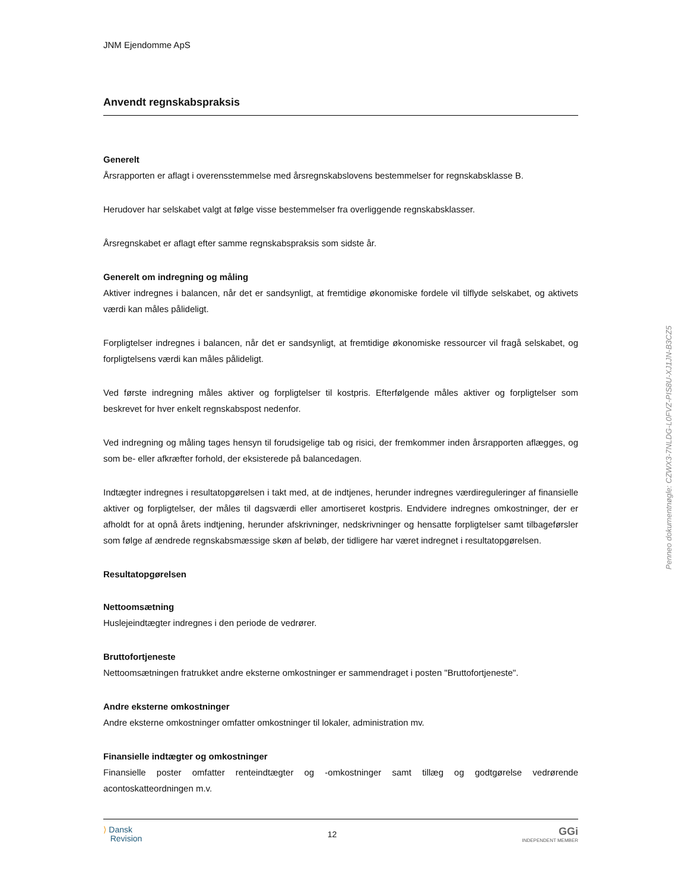JNM Ejendomme ApS
Anvendt regnskabspraksis
Generelt
Årsrapporten er aflagt i overensstemmelse med årsregnskabslovens bestemmelser for regnskabsklasse B.
Herudover har selskabet valgt at følge visse bestemmelser fra overliggende regnskabsklasser.
Årsregnskabet er aflagt efter samme regnskabspraksis som sidste år.
Generelt om indregning og måling
Aktiver indregnes i balancen, når det er sandsynligt, at fremtidige økonomiske fordele vil tilflyde selskabet, og aktivets værdi kan måles pålideligt.
Forpligtelser indregnes i balancen, når det er sandsynligt, at fremtidige økonomiske ressourcer vil fragå selskabet, og forpligtelsens værdi kan måles pålideligt.
Ved første indregning måles aktiver og forpligtelser til kostpris. Efterfølgende måles aktiver og forpligtelser som beskrevet for hver enkelt regnskabspost nedenfor.
Ved indregning og måling tages hensyn til forudsigelige tab og risici, der fremkommer inden årsrapporten aflægges, og som be- eller afkræfter forhold, der eksisterede på balancedagen.
Indtægter indregnes i resultatopgørelsen i takt med, at de indtjenes, herunder indregnes værdireguleringer af finansielle aktiver og forpligtelser, der måles til dagsværdi eller amortiseret kostpris. Endvidere indregnes omkostninger, der er afholdt for at opnå årets indtjening, herunder afskrivninger, nedskrivninger og hensatte forpligtelser samt tilbageførsler som følge af ændrede regnskabsmæssige skøn af beløb, der tidligere har været indregnet i resultatopgørelsen.
Resultatopgørelsen
Nettoomsætning
Huslejeindtægter indregnes i den periode de vedrører.
Bruttofortjeneste
Nettoomsætningen fratrukket andre eksterne omkostninger er sammendraget i posten "Bruttofortjeneste".
Andre eksterne omkostninger
Andre eksterne omkostninger omfatter omkostninger til lokaler, administration mv.
Finansielle indtægter og omkostninger
Finansielle poster omfatter renteindtægter og -omkostninger samt tillæg og godtgørelse vedrørende acontoskatteordningen m.v.
Penneo dokumentnøgle: CZWX3-7NLDG-L0FVZ-PIS8U-XJ1JN-B3CZ5
⟩ Dansk
Revision
12
GGi
INDEPENDENT MEMBER